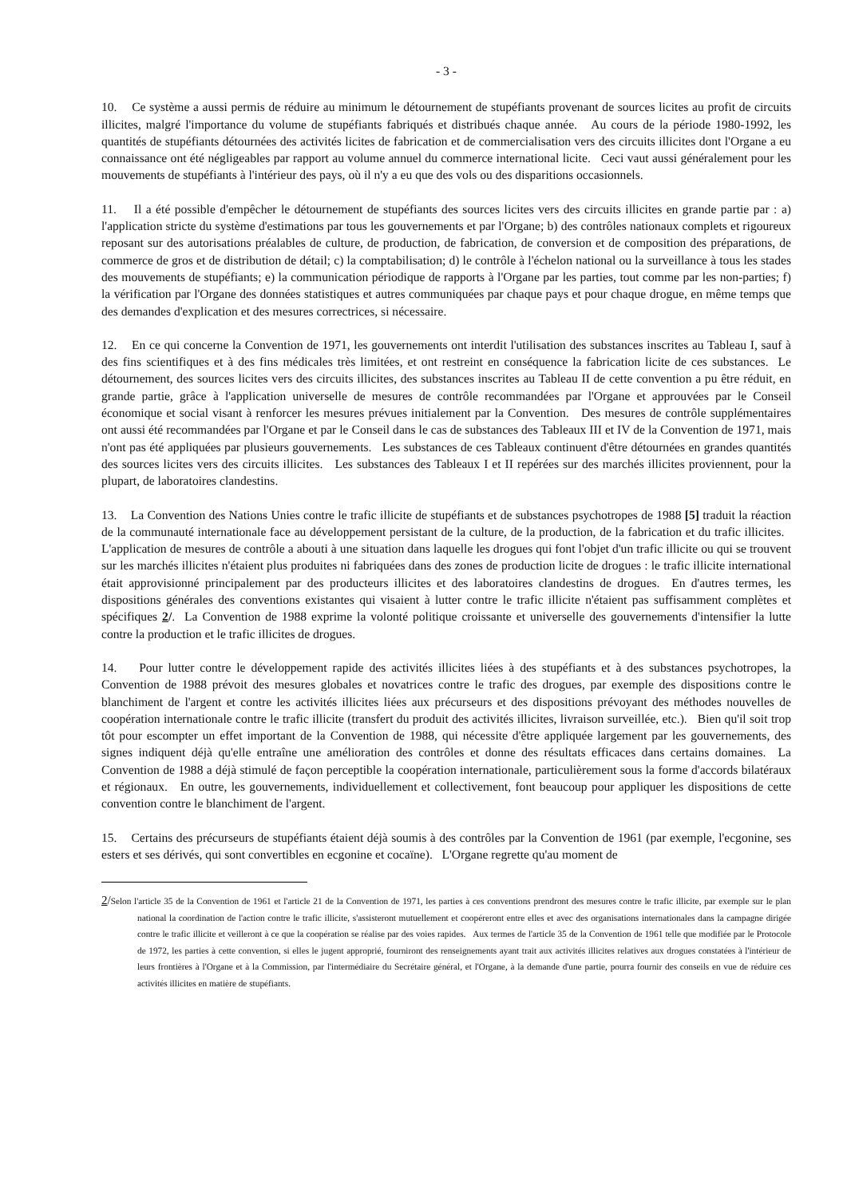- 3 -
10. Ce système a aussi permis de réduire au minimum le détournement de stupéfiants provenant de sources licites au profit de circuits illicites, malgré l'importance du volume de stupéfiants fabriqués et distribués chaque année. Au cours de la période 1980-1992, les quantités de stupéfiants détournées des activités licites de fabrication et de commercialisation vers des circuits illicites dont l'Organe a eu connaissance ont été négligeables par rapport au volume annuel du commerce international licite. Ceci vaut aussi généralement pour les mouvements de stupéfiants à l'intérieur des pays, où il n'y a eu que des vols ou des disparitions occasionnels.
11. Il a été possible d'empêcher le détournement de stupéfiants des sources licites vers des circuits illicites en grande partie par : a) l'application stricte du système d'estimations par tous les gouvernements et par l'Organe; b) des contrôles nationaux complets et rigoureux reposant sur des autorisations préalables de culture, de production, de fabrication, de conversion et de composition des préparations, de commerce de gros et de distribution de détail; c) la comptabilisation; d) le contrôle à l'échelon national ou la surveillance à tous les stades des mouvements de stupéfiants; e) la communication périodique de rapports à l'Organe par les parties, tout comme par les non-parties; f) la vérification par l'Organe des données statistiques et autres communiquées par chaque pays et pour chaque drogue, en même temps que des demandes d'explication et des mesures correctrices, si nécessaire.
12. En ce qui concerne la Convention de 1971, les gouvernements ont interdit l'utilisation des substances inscrites au Tableau I, sauf à des fins scientifiques et à des fins médicales très limitées, et ont restreint en conséquence la fabrication licite de ces substances. Le détournement, des sources licites vers des circuits illicites, des substances inscrites au Tableau II de cette convention a pu être réduit, en grande partie, grâce à l'application universelle de mesures de contrôle recommandées par l'Organe et approuvées par le Conseil économique et social visant à renforcer les mesures prévues initialement par la Convention. Des mesures de contrôle supplémentaires ont aussi été recommandées par l'Organe et par le Conseil dans le cas de substances des Tableaux III et IV de la Convention de 1971, mais n'ont pas été appliquées par plusieurs gouvernements. Les substances de ces Tableaux continuent d'être détournées en grandes quantités des sources licites vers des circuits illicites. Les substances des Tableaux I et II repérées sur des marchés illicites proviennent, pour la plupart, de laboratoires clandestins.
13. La Convention des Nations Unies contre le trafic illicite de stupéfiants et de substances psychotropes de 1988 [5] traduit la réaction de la communauté internationale face au développement persistant de la culture, de la production, de la fabrication et du trafic illicites. L'application de mesures de contrôle a abouti à une situation dans laquelle les drogues qui font l'objet d'un trafic illicite ou qui se trouvent sur les marchés illicites n'étaient plus produites ni fabriquées dans des zones de production licite de drogues : le trafic illicite international était approvisionné principalement par des producteurs illicites et des laboratoires clandestins de drogues. En d'autres termes, les dispositions générales des conventions existantes qui visaient à lutter contre le trafic illicite n'étaient pas suffisamment complètes et spécifiques 2/. La Convention de 1988 exprime la volonté politique croissante et universelle des gouvernements d'intensifier la lutte contre la production et le trafic illicites de drogues.
14. Pour lutter contre le développement rapide des activités illicites liées à des stupéfiants et à des substances psychotropes, la Convention de 1988 prévoit des mesures globales et novatrices contre le trafic des drogues, par exemple des dispositions contre le blanchiment de l'argent et contre les activités illicites liées aux précurseurs et des dispositions prévoyant des méthodes nouvelles de coopération internationale contre le trafic illicite (transfert du produit des activités illicites, livraison surveillée, etc.). Bien qu'il soit trop tôt pour escompter un effet important de la Convention de 1988, qui nécessite d'être appliquée largement par les gouvernements, des signes indiquent déjà qu'elle entraîne une amélioration des contrôles et donne des résultats efficaces dans certains domaines. La Convention de 1988 a déjà stimulé de façon perceptible la coopération internationale, particulièrement sous la forme d'accords bilatéraux et régionaux. En outre, les gouvernements, individuellement et collectivement, font beaucoup pour appliquer les dispositions de cette convention contre le blanchiment de l'argent.
15. Certains des précurseurs de stupéfiants étaient déjà soumis à des contrôles par la Convention de 1961 (par exemple, l'ecgonine, ses esters et ses dérivés, qui sont convertibles en ecgonine et cocaïne). L'Organe regrette qu'au moment de
2/Selon l'article 35 de la Convention de 1961 et l'article 21 de la Convention de 1971, les parties à ces conventions prendront des mesures contre le trafic illicite, par exemple sur le plan national la coordination de l'action contre le trafic illicite, s'assisteront mutuellement et coopéreront entre elles et avec des organisations internationales dans la campagne dirigée contre le trafic illicite et veilleront à ce que la coopération se réalise par des voies rapides. Aux termes de l'article 35 de la Convention de 1961 telle que modifiée par le Protocole de 1972, les parties à cette convention, si elles le jugent approprié, fourniront des renseignements ayant trait aux activités illicites relatives aux drogues constatées à l'intérieur de leurs frontières à l'Organe et à la Commission, par l'intermédiaire du Secrétaire général, et l'Organe, à la demande d'une partie, pourra fournir des conseils en vue de réduire ces activités illicites en matière de stupéfiants.